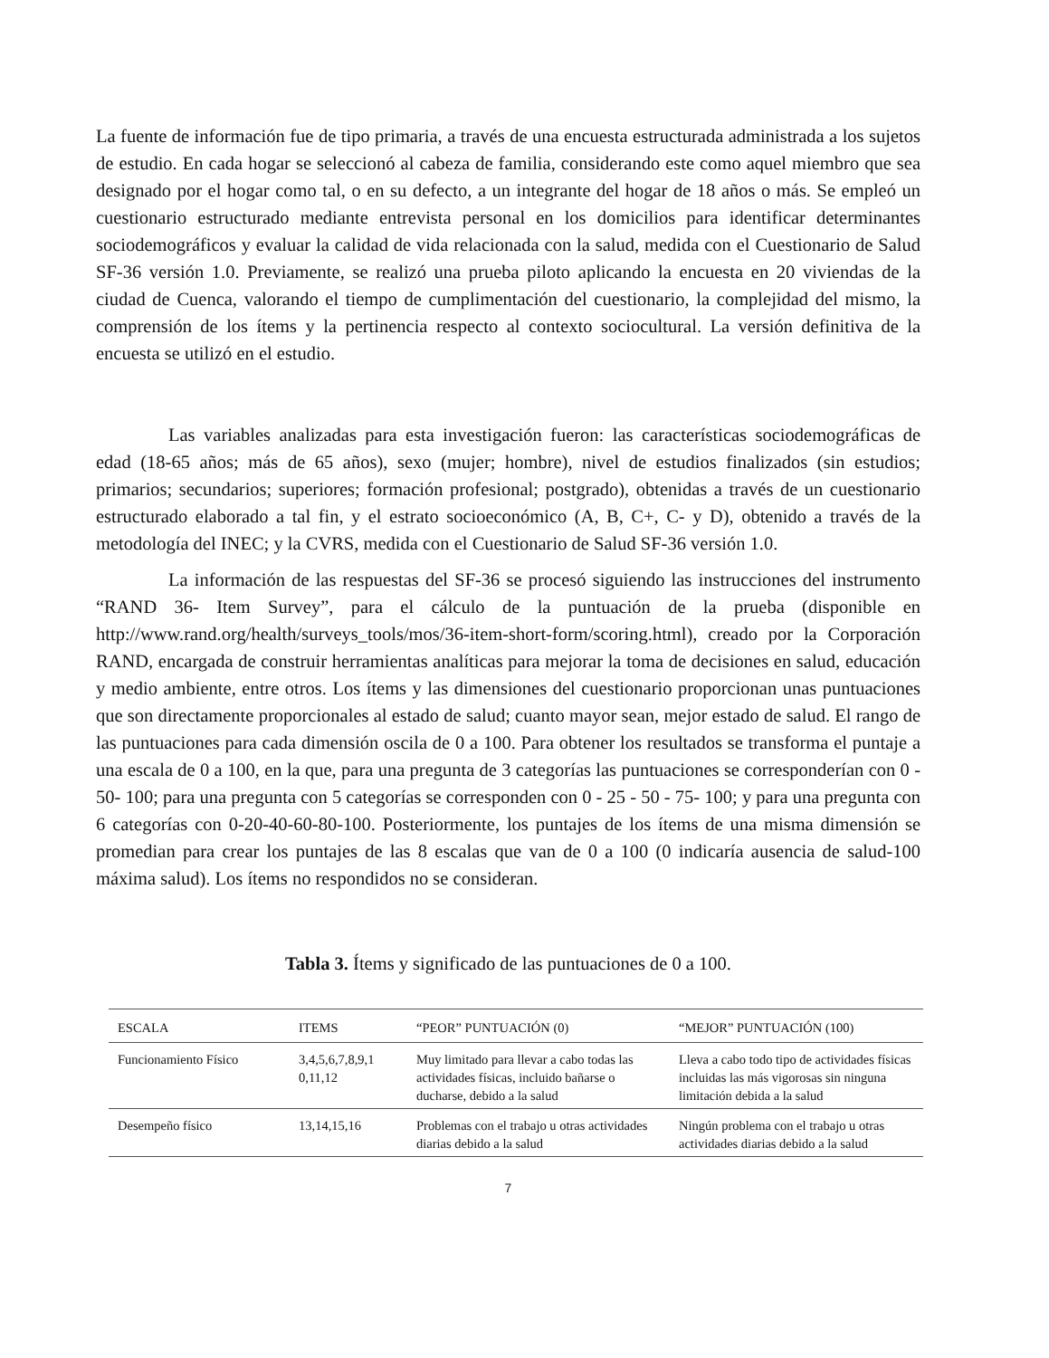La fuente de información fue de tipo primaria, a través de una encuesta estructurada administrada a los sujetos de estudio. En cada hogar se seleccionó al cabeza de familia, considerando este como aquel miembro que sea designado por el hogar como tal, o en su defecto, a un integrante del hogar de 18 años o más. Se empleó un cuestionario estructurado mediante entrevista personal en los domicilios para identificar determinantes sociodemográficos y evaluar la calidad de vida relacionada con la salud, medida con el Cuestionario de Salud SF-36 versión 1.0. Previamente, se realizó una prueba piloto aplicando la encuesta en 20 viviendas de la ciudad de Cuenca, valorando el tiempo de cumplimentación del cuestionario, la complejidad del mismo, la comprensión de los ítems y la pertinencia respecto al contexto sociocultural. La versión definitiva de la encuesta se utilizó en el estudio.
Las variables analizadas para esta investigación fueron: las características sociodemográficas de edad (18-65 años; más de 65 años), sexo (mujer; hombre), nivel de estudios finalizados (sin estudios; primarios; secundarios; superiores; formación profesional; postgrado), obtenidas a través de un cuestionario estructurado elaborado a tal fin, y el estrato socioeconómico (A, B, C+, C- y D), obtenido a través de la metodología del INEC; y la CVRS, medida con el Cuestionario de Salud SF-36 versión 1.0.
La información de las respuestas del SF-36 se procesó siguiendo las instrucciones del instrumento “RAND 36- Item Survey”, para el cálculo de la puntuación de la prueba (disponible en http://www.rand.org/health/surveys_tools/mos/36-item-short-form/scoring.html), creado por la Corporación RAND, encargada de construir herramientas analíticas para mejorar la toma de decisiones en salud, educación y medio ambiente, entre otros. Los ítems y las dimensiones del cuestionario proporcionan unas puntuaciones que son directamente proporcionales al estado de salud; cuanto mayor sean, mejor estado de salud. El rango de las puntuaciones para cada dimensión oscila de 0 a 100. Para obtener los resultados se transforma el puntaje a una escala de 0 a 100, en la que, para una pregunta de 3 categorías las puntuaciones se corresponderían con 0 - 50- 100; para una pregunta con 5 categorías se corresponden con 0 - 25 - 50 - 75- 100; y para una pregunta con 6 categorías con 0-20-40-60-80-100. Posteriormente, los puntajes de los ítems de una misma dimensión se promedian para crear los puntajes de las 8 escalas que van de 0 a 100 (0 indicaría ausencia de salud-100 máxima salud). Los ítems no respondidos no se consideran.
Tabla 3. Ítems y significado de las puntuaciones de 0 a 100.
| ESCALA | ITEMS | “PEOR” PUNTUACIÓN (0) | “MEJOR” PUNTUACIÓN (100) |
| --- | --- | --- | --- |
| Funcionamiento Físico | 3,4,5,6,7,8,9,1 0,11,12 | Muy limitado para llevar a cabo todas las actividades físicas, incluido bañarse o ducharse, debido a la salud | Lleva a cabo todo tipo de actividades físicas incluidas las más vigorosas sin ninguna limitación debida a la salud |
| Desempeño físico | 13,14,15,16 | Problemas con el trabajo u otras actividades diarias debido a la salud | Ningún problema con el trabajo u otras actividades diarias debido a la salud |
7